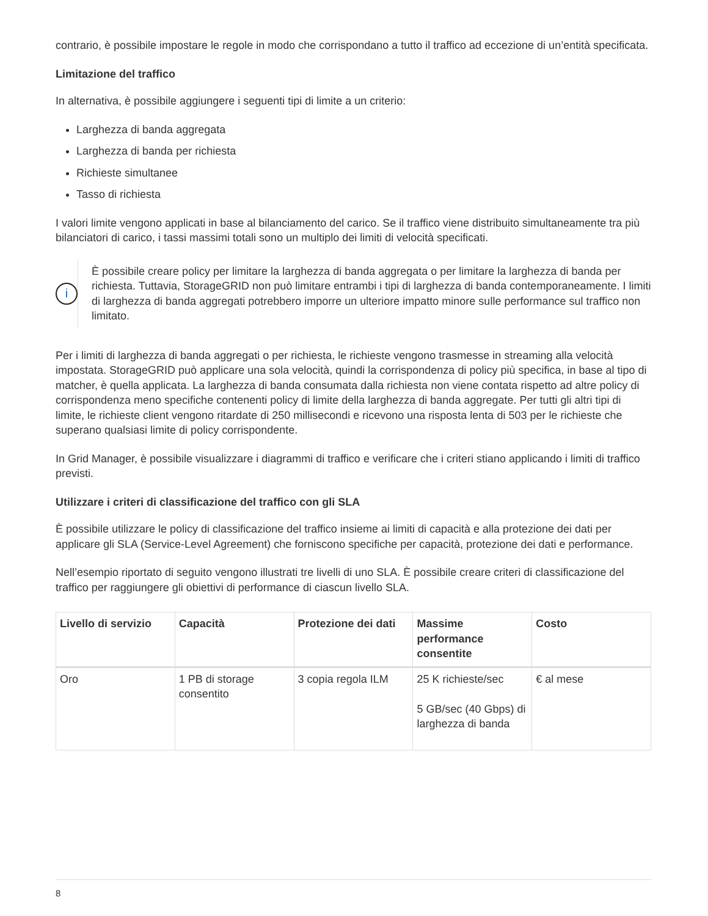contrario, è possibile impostare le regole in modo che corrispondano a tutto il traffico ad eccezione di un’entità specificata.
Limitazione del traffico
In alternativa, è possibile aggiungere i seguenti tipi di limite a un criterio:
Larghezza di banda aggregata
Larghezza di banda per richiesta
Richieste simultanee
Tasso di richiesta
I valori limite vengono applicati in base al bilanciamento del carico. Se il traffico viene distribuito simultaneamente tra più bilanciatori di carico, i tassi massimi totali sono un multiplo dei limiti di velocità specificati.
i
È possibile creare policy per limitare la larghezza di banda aggregata o per limitare la larghezza di banda per richiesta. Tuttavia, StorageGRID non può limitare entrambi i tipi di larghezza di banda contemporaneamente. I limiti di larghezza di banda aggregati potrebbero imporre un ulteriore impatto minore sulle performance sul traffico non limitato.
Per i limiti di larghezza di banda aggregati o per richiesta, le richieste vengono trasmesse in streaming alla velocità impostata. StorageGRID può applicare una sola velocità, quindi la corrispondenza di policy più specifica, in base al tipo di matcher, è quella applicata. La larghezza di banda consumata dalla richiesta non viene contata rispetto ad altre policy di corrispondenza meno specifiche contenenti policy di limite della larghezza di banda aggregate. Per tutti gli altri tipi di limite, le richieste client vengono ritardate di 250 millisecondi e ricevono una risposta lenta di 503 per le richieste che superano qualsiasi limite di policy corrispondente.
In Grid Manager, è possibile visualizzare i diagrammi di traffico e verificare che i criteri stiano applicando i limiti di traffico previsti.
Utilizzare i criteri di classificazione del traffico con gli SLA
È possibile utilizzare le policy di classificazione del traffico insieme ai limiti di capacità e alla protezione dei dati per applicare gli SLA (Service-Level Agreement) che forniscono specifiche per capacità, protezione dei dati e performance.
Nell’esempio riportato di seguito vengono illustrati tre livelli di uno SLA. È possibile creare criteri di classificazione del traffico per raggiungere gli obiettivi di performance di ciascun livello SLA.
| Livello di servizio | Capacità | Protezione dei dati | Massime performance consentite | Costo |
| --- | --- | --- | --- | --- |
| Oro | 1 PB di storage consentito | 3 copia regola ILM | 25 K richieste/sec 5 GB/sec (40 Gbps) di larghezza di banda | € al mese |
8